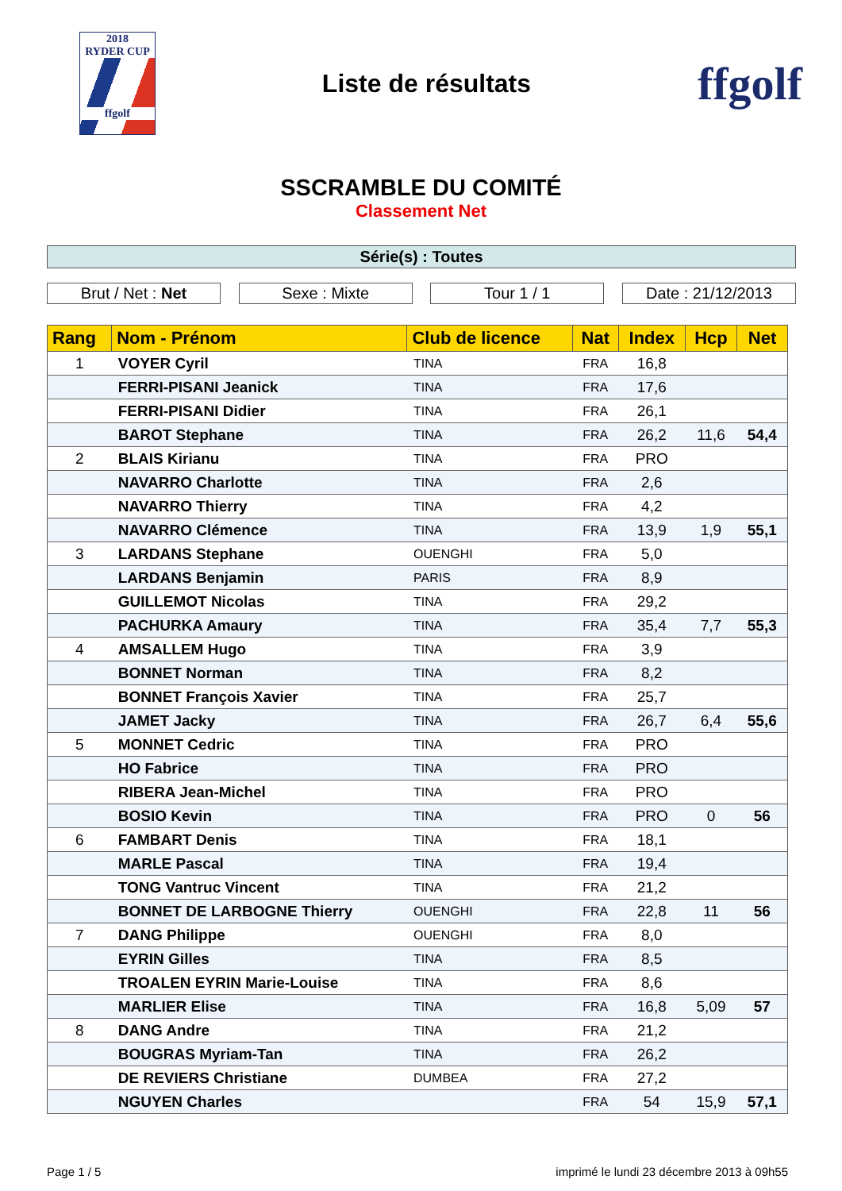2018
RYDER CUP
ffgolf
Liste de résultats
ffgolf
SSCRAMBLE DU COMITÉ
Classement Net
Série(s) : Toutes
Brut / Net : Net Sexe : Mixte Tour 1 / 1 Date : 21/12/2013
| Rang | Nom - Prénom | Club de licence | Nat | Index | Hcp | Net |
| --- | --- | --- | --- | --- | --- | --- |
| 1 | VOYER Cyril | TINA | FRA | 16,8 | | |
| | FERRI-PISANI Jeanick | TINA | FRA | 17,6 | | |
| | FERRI-PISANI Didier | TINA | FRA | 26,1 | | |
| | BAROT Stephane | TINA | FRA | 26,2 | 11,6 | 54,4 |
| 2 | BLAIS Kirianu | TINA | FRA | PRO | | |
| | NAVARRO Charlotte | TINA | FRA | 2,6 | | |
| | NAVARRO Thierry | TINA | FRA | 4,2 | | |
| | NAVARRO Clémence | TINA | FRA | 13,9 | 1,9 | 55,1 |
| 3 | LARDANS Stephane | OUENGHI | FRA | 5,0 | | |
| | LARDANS Benjamin | PARIS | FRA | 8,9 | | |
| | GUILLEMOT Nicolas | TINA | FRA | 29,2 | | |
| | PACHURKA Amaury | TINA | FRA | 35,4 | 7,7 | 55,3 |
| 4 | AMSALLEM Hugo | TINA | FRA | 3,9 | | |
| | BONNET Norman | TINA | FRA | 8,2 | | |
| | BONNET François Xavier | TINA | FRA | 25,7 | | |
| | JAMET Jacky | TINA | FRA | 26,7 | 6,4 | 55,6 |
| 5 | MONNET Cedric | TINA | FRA | PRO | | |
| | HO Fabrice | TINA | FRA | PRO | | |
| | RIBERA Jean-Michel | TINA | FRA | PRO | | |
| | BOSIO Kevin | TINA | FRA | PRO | 0 | 56 |
| 6 | FAMBART Denis | TINA | FRA | 18,1 | | |
| | MARLE Pascal | TINA | FRA | 19,4 | | |
| | TONG Vantruc Vincent | TINA | FRA | 21,2 | | |
| | BONNET DE LARBOGNE Thierry | OUENGHI | FRA | 22,8 | 11 | 56 |
| 7 | DANG Philippe | OUENGHI | FRA | 8,0 | | |
| | EYRIN Gilles | TINA | FRA | 8,5 | | |
| | TROALEN EYRIN Marie-Louise | TINA | FRA | 8,6 | | |
| | MARLIER Elise | TINA | FRA | 16,8 | 5,09 | 57 |
| 8 | DANG Andre | TINA | FRA | 21,2 | | |
| | BOUGRAS Myriam-Tan | TINA | FRA | 26,2 | | |
| | DE REVIERS Christiane | DUMBEA | FRA | 27,2 | | |
| | NGUYEN Charles | | FRA | 54 | 15,9 | 57,1 |
Page 1 / 5 imprimé le lundi 23 décembre 2013 à 09h55